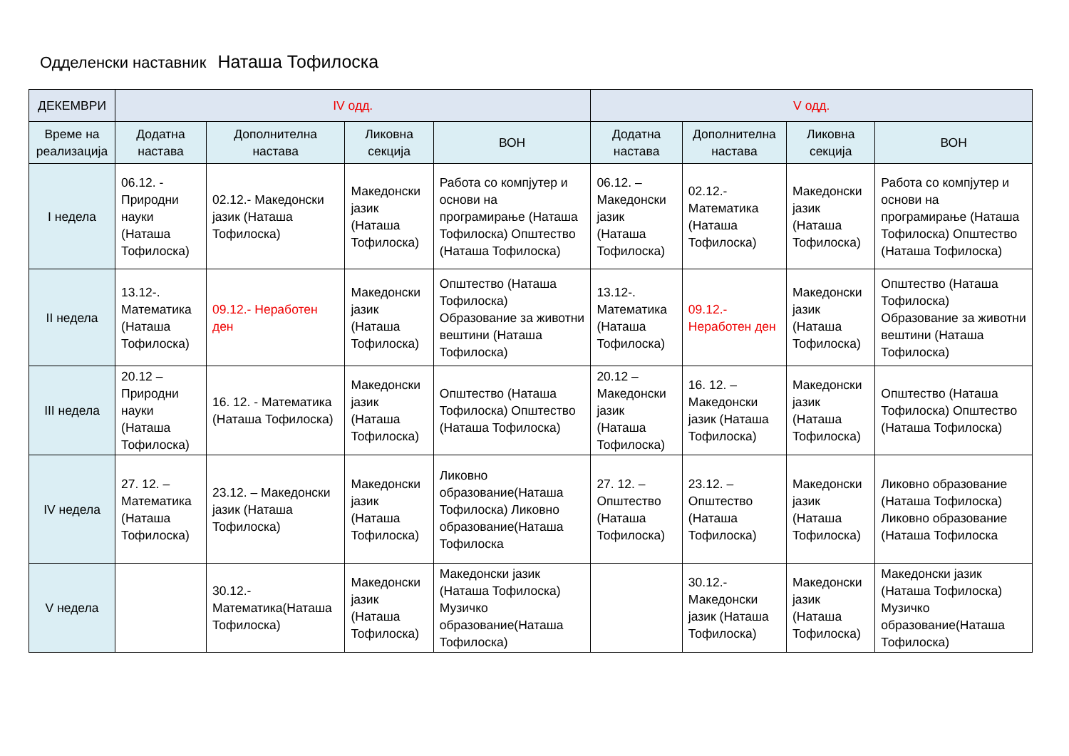Одделенски наставник Наташа Тофилоска
| ДЕКЕМВРИ | IV одд. | | | | V одд. | | | |
| --- | --- | --- | --- | --- | --- | --- | --- | --- |
| Време на реализација | Додатна настава | Дополнителна настава | Ликовна секција | ВОН | Додатна настава | Дополнителна настава | Ликовна секција | ВОН |
| I недела | 06.12. - Природни науки (Наташа Тофилоска) | 02.12.- Македонски јазик (Наташа Тофилоска) | Македонски јазик (Наташа Тофилоска) | Работа со компјутер и основи на програмирање (Наташа Тофилоска) Општество (Наташа Тофилоска) | 06.12. – Македонски јазик (Наташа Тофилоска) | 02.12.- Математика (Наташа Тофилоска) | Македонски јазик (Наташа Тофилоска) | Работа со компјутер и основи на програмирање (Наташа Тофилоска) Општество (Наташа Тофилоска) |
| II недела | 13.12-. Математика (Наташа Тофилоска) | 09.12.- Неработен ден | Македонски јазик (Наташа Тофилоска) | Општество (Наташа Тофилоска) Образование за животни вештини (Наташа Тофилоска) | 13.12-. Математика (Наташа Тофилоска) | 09.12.- Неработен ден | Македонски јазик (Наташа Тофилоска) | Општество (Наташа Тофилоска) Образование за животни вештини (Наташа Тофилоска) |
| III недела | 20.12 – Природни науки (Наташа Тофилоска) | 16. 12. - Математика (Наташа Тофилоска) | Македонски јазик (Наташа Тофилоска) | Општество (Наташа Тофилоска) Општество (Наташа Тофилоска) | 20.12 – Македонски јазик (Наташа Тофилоска) | 16. 12. – Македонски јазик (Наташа Тофилоска) | Македонски јазик (Наташа Тофилоска) | Општество (Наташа Тофилоска) Општество (Наташа Тофилоска) |
| IV недела | 27. 12. – Математика (Наташа Тофилоска) | 23.12. – Македонски јазик (Наташа Тофилоска) | Македонски јазик (Наташа Тофилоска) | Ликовно образование(Наташа Тофилоска) Ликовно образование(Наташа Тофилоска | 27. 12. – Општество (Наташа Тофилоска) | 23.12. – Општество (Наташа Тофилоска) | Македонски јазик (Наташа Тофилоска) | Ликовно образование (Наташа Тофилоска) Ликовно образование (Наташа Тофилоска |
| V недела | | 30.12.- Математика(Наташа Тофилоска) | Македонски јазик (Наташа Тофилоска) | Македонски јазик (Наташа Тофилоска) Музичко образование(Наташа Тофилоска) | | 30.12.- Македонски јазик (Наташа Тофилоска) | Македонски јазик (Наташа Тофилоска) | Македонски јазик (Наташа Тофилоска) Музичко образование(Наташа Тофилоска) |